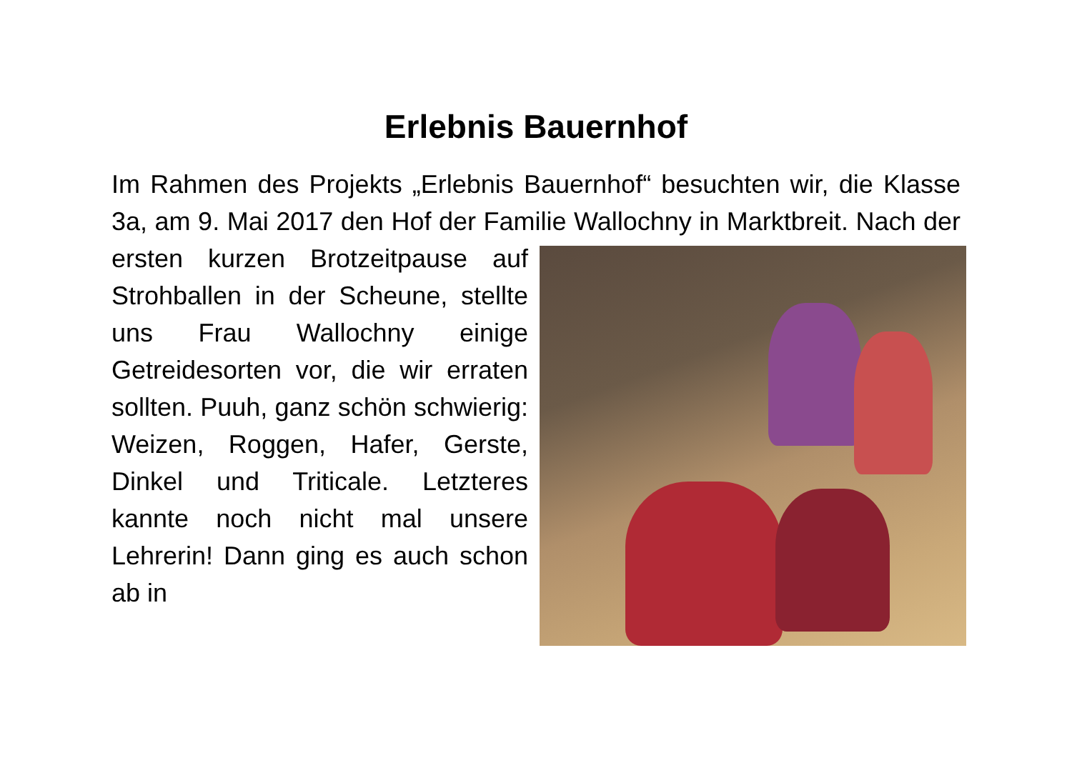Erlebnis Bauernhof
Im Rahmen des Projekts „Erlebnis Bauernhof“ besuchten wir, die Klasse 3a, am 9. Mai 2017 den Hof der Familie Wallochny in Marktbreit. Nach der ersten kurzen Brotzeitpause auf Strohballen in der Scheune, stellte uns Frau Wallochny einige Getreidesorten vor, die wir erraten sollten. Puuh, ganz schön schwierig: Weizen, Roggen, Hafer, Gerste, Dinkel und Triticale. Letzteres kannte noch nicht mal unsere Lehrerin! Dann ging es auch schon ab in